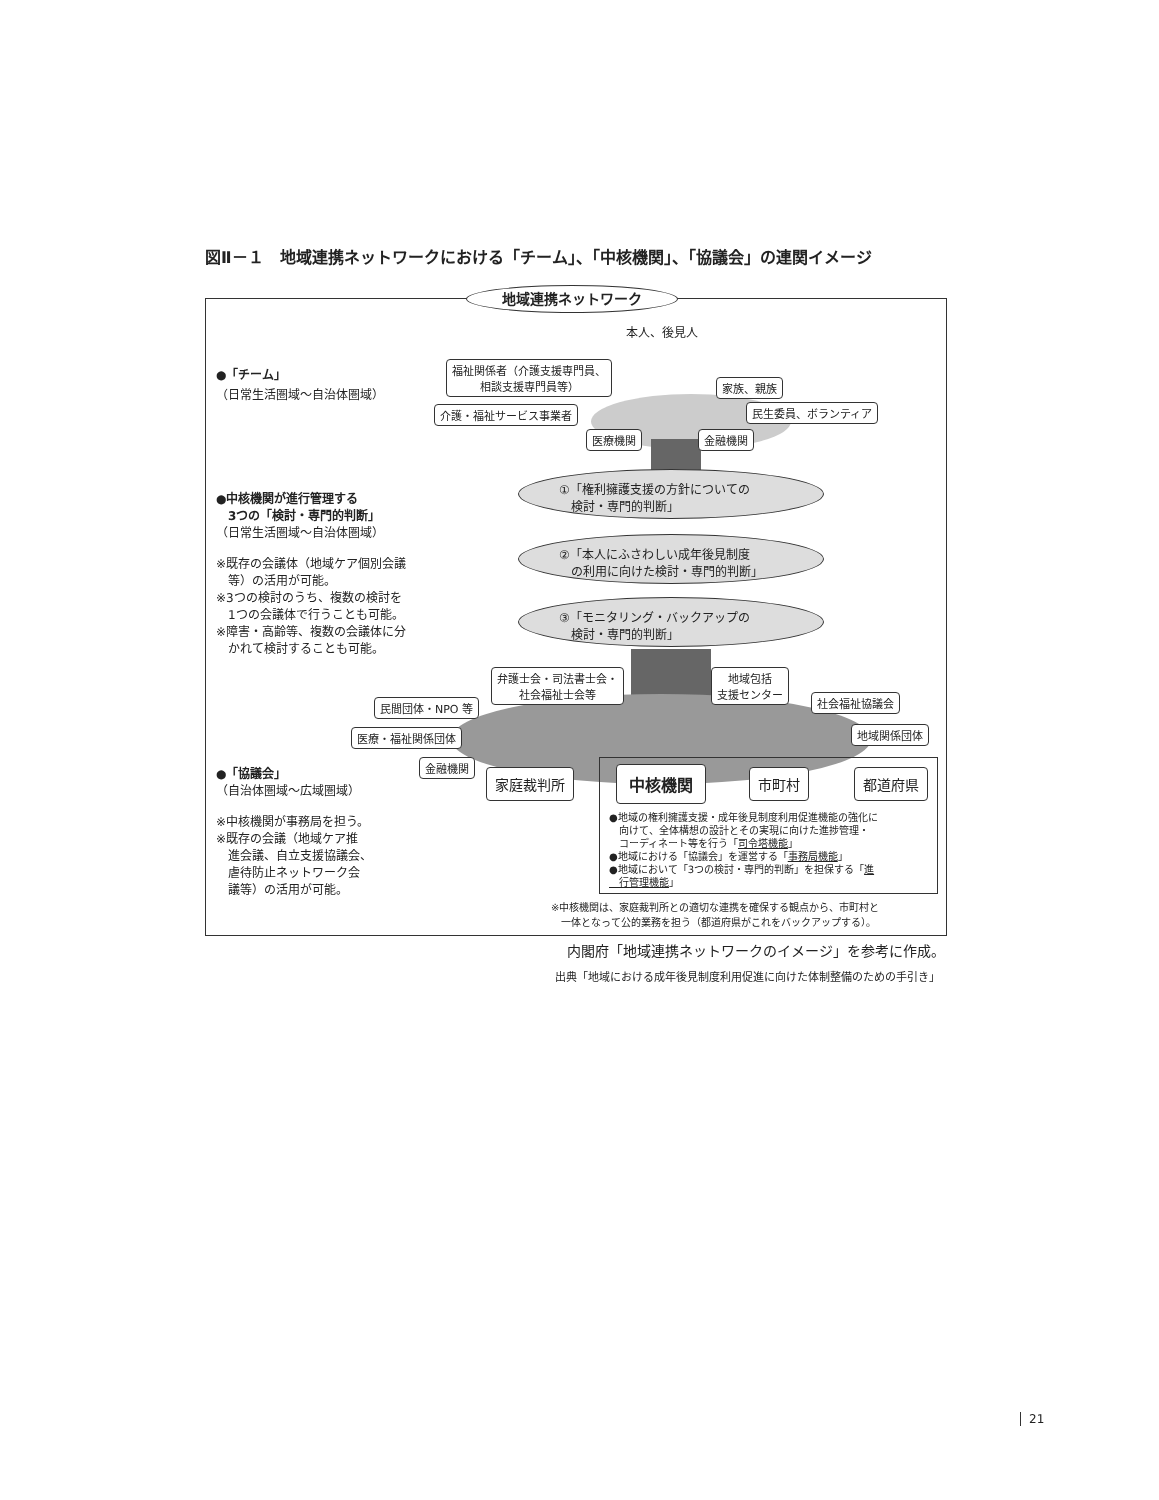図Ⅱ－１　地域連携ネットワークにおける「チーム」、「中核機関」、「協議会」の連関イメージ
地域連携ネットワーク
本人、後見人
●「チーム」
（日常生活圏域～自治体圏域）
福祉関係者（介護支援専門員、
相談支援専門員等）
家族、親族
介護・福祉サービス事業者 民生委員、ボランティア
医療機関 金融機関
●中核機関が進行管理する
　3つの「検討・専門的判断」
（日常生活圏域～自治体圏域）
※既存の会議体（地域ケア個別会議
　等）の活用が可能。
※3つの検討のうち、複数の検討を
　1つの会議体で行うことも可能。
※障害・高齢等、複数の会議体に分
　かれて検討することも可能。
①「権利擁護支援の方針についての
　検討・専門的判断」
②「本人にふさわしい成年後見制度
　の利用に向けた検討・専門的判断」
③「モニタリング・バックアップの
　検討・専門的判断」
弁護士会・司法書士会・
社会福祉士会等
地域包括
支援センター
民間団体・NPO 等 社会福祉協議会
医療・福祉関係団体 地域関係団体
金融機関
●「協議会」
（自治体圏域～広域圏域）
※中核機関が事務局を担う。
※既存の会議（地域ケア推
　進会議、自立支援協議会、
　虐待防止ネットワーク会
　議等）の活用が可能。
家庭裁判所 中核機関 市町村 都道府県
●地域の権利擁護支援・成年後見制度利用促進機能の強化に
　向けて、全体構想の設計とその実現に向けた進捗管理・
　コーディネート等を行う「司令塔機能」
●地域における「協議会」を運営する「事務局機能」
●地域において「3つの検討・専門的判断」を担保する「進
　行管理機能」
※中核機関は、家庭裁判所との適切な連携を確保する観点から、市町村と
　一体となって公的業務を担う（都道府県がこれをバックアップする）。
内閣府「地域連携ネットワークのイメージ」を参考に作成。
出典「地域における成年後見制度利用促進に向けた体制整備のための手引き」
21